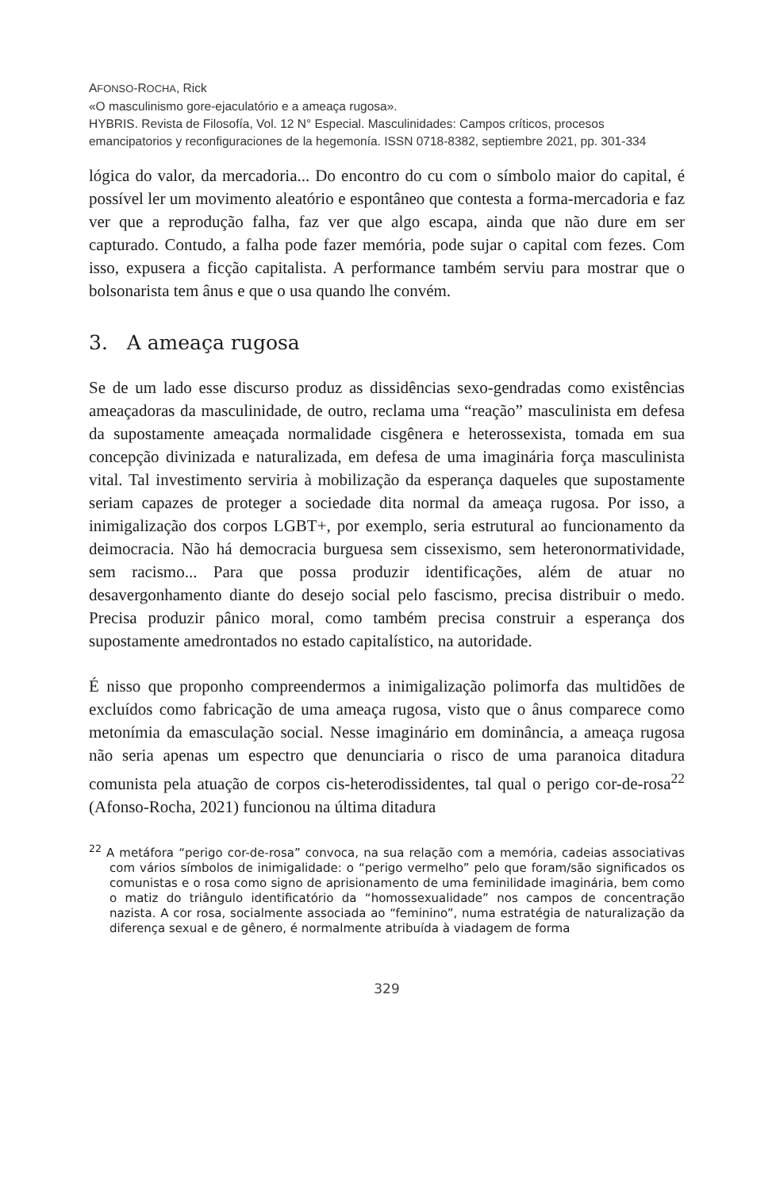AFONSO-ROCHA, Rick
«O masculinismo gore-ejaculatório e a ameaça rugosa».
HYBRIS. Revista de Filosofía, Vol. 12 N° Especial. Masculinidades: Campos críticos, procesos emancipatorios y reconfiguraciones de la hegemonía. ISSN 0718-8382, septiembre 2021, pp. 301-334
lógica do valor, da mercadoria... Do encontro do cu com o símbolo maior do capital, é possível ler um movimento aleatório e espontâneo que contesta a forma-mercadoria e faz ver que a reprodução falha, faz ver que algo escapa, ainda que não dure em ser capturado. Contudo, a falha pode fazer memória, pode sujar o capital com fezes. Com isso, expusera a ficção capitalista. A performance também serviu para mostrar que o bolsonarista tem ânus e que o usa quando lhe convém.
3. A ameaça rugosa
Se de um lado esse discurso produz as dissidências sexo-gendradas como existências ameaçadoras da masculinidade, de outro, reclama uma “reação” masculinista em defesa da supostamente ameaçada normalidade cisgênera e heterossexista, tomada em sua concepção divinizada e naturalizada, em defesa de uma imaginária força masculinista vital. Tal investimento serviria à mobilização da esperança daqueles que supostamente seriam capazes de proteger a sociedade dita normal da ameaça rugosa. Por isso, a inimigalização dos corpos LGBT+, por exemplo, seria estrutural ao funcionamento da deimocracia. Não há democracia burguesa sem cissexismo, sem heteronormatividade, sem racismo... Para que possa produzir identificações, além de atuar no desavergonhamento diante do desejo social pelo fascismo, precisa distribuir o medo. Precisa produzir pânico moral, como também precisa construir a esperança dos supostamente amedrontados no estado capitalístico, na autoridade.
É nisso que proponho compreendermos a inimigalização polimorfa das multidões de excluídos como fabricação de uma ameaça rugosa, visto que o ânus comparece como metonímia da emasculação social. Nesse imaginário em dominância, a ameaça rugosa não seria apenas um espectro que denunciaria o risco de uma paranoica ditadura comunista pela atuação de corpos cis-heterodissidentes, tal qual o perigo cor-de-rosa<sup>22</sup> (Afonso-Rocha, 2021) funcionou na última ditadura
<sup>22</sup> A metáfora “perigo cor-de-rosa” convoca, na sua relação com a memória, cadeias associativas com vários símbolos de inimigalidade: o “perigo vermelho” pelo que foram/são significados os comunistas e o rosa como signo de aprisionamento de uma feminilidade imaginária, bem como o matiz do triângulo identificatório da “homossexualidade” nos campos de concentração nazista. A cor rosa, socialmente associada ao “feminino”, numa estratégia de naturalização da diferença sexual e de gênero, é normalmente atribuída à viadagem de forma
329